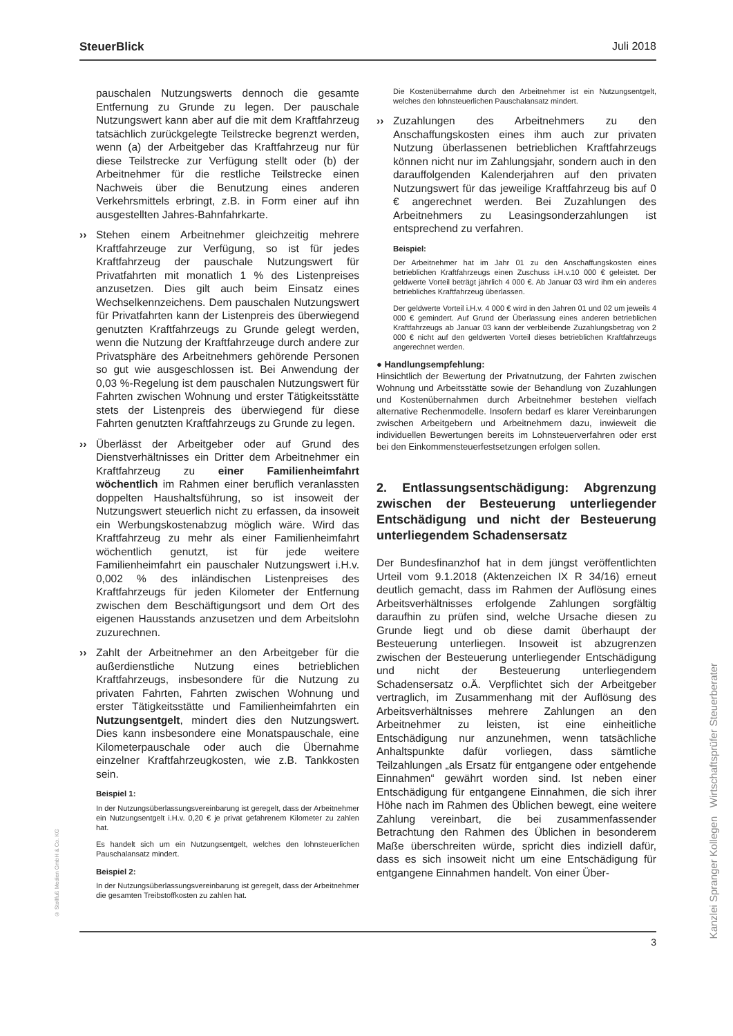SteuerBlick Juli 2018
pauschalen Nutzungswerts dennoch die gesamte Entfernung zu Grunde zu legen. Der pauschale Nutzungswert kann aber auf die mit dem Kraftfahrzeug tatsächlich zurückgelegte Teilstrecke begrenzt werden, wenn (a) der Arbeitgeber das Kraftfahrzeug nur für diese Teilstrecke zur Verfügung stellt oder (b) der Arbeitnehmer für die restliche Teilstrecke einen Nachweis über die Benutzung eines anderen Verkehrsmittels erbringt, z.B. in Form einer auf ihn ausgestellten Jahres-Bahnfahrkarte.
›› Stehen einem Arbeitnehmer gleichzeitig mehrere Kraftfahrzeuge zur Verfügung, so ist für jedes Kraftfahrzeug der pauschale Nutzungswert für Privatfahrten mit monatlich 1 % des Listenpreises anzusetzen. Dies gilt auch beim Einsatz eines Wechselkennzeichens. Dem pauschalen Nutzungswert für Privatfahrten kann der Listenpreis des überwiegend genutzten Kraftfahrzeugs zu Grunde gelegt werden, wenn die Nutzung der Kraftfahrzeuge durch andere zur Privatsphäre des Arbeitnehmers gehörende Personen so gut wie ausgeschlossen ist. Bei Anwendung der 0,03 %-Regelung ist dem pauschalen Nutzungswert für Fahrten zwischen Wohnung und erster Tätigkeitsstätte stets der Listenpreis des überwiegend für diese Fahrten genutzten Kraftfahrzeugs zu Grunde zu legen.
›› Überlässt der Arbeitgeber oder auf Grund des Dienstverhältnisses ein Dritter dem Arbeitnehmer ein Kraftfahrzeug zu einer Familienheimfahrt wöchentlich im Rahmen einer beruflich veranlassten doppelten Haushaltsführung, so ist insoweit der Nutzungswert steuerlich nicht zu erfassen, da insoweit ein Werbungskostenabzug möglich wäre. Wird das Kraftfahrzeug zu mehr als einer Familienheimfahrt wöchentlich genutzt, ist für jede weitere Familienheimfahrt ein pauschaler Nutzungswert i.H.v. 0,002 % des inländischen Listenpreises des Kraftfahrzeugs für jeden Kilometer der Entfernung zwischen dem Beschäftigungsort und dem Ort des eigenen Hausstands anzusetzen und dem Arbeitslohn zuzurechnen.
›› Zahlt der Arbeitnehmer an den Arbeitgeber für die außerdienstliche Nutzung eines betrieblichen Kraftfahrzeugs, insbesondere für die Nutzung zu privaten Fahrten, Fahrten zwischen Wohnung und erster Tätigkeitsstätte und Familienheimfahrten ein Nutzungsentgelt, mindert dies den Nutzungswert. Dies kann insbesondere eine Monatspauschale, eine Kilometerpauschale oder auch die Übernahme einzelner Kraftfahrzeugkosten, wie z.B. Tankkosten sein.
Beispiel 1:
In der Nutzungsüberlassungsvereinbarung ist geregelt, dass der Arbeitnehmer ein Nutzungsentgelt i.H.v. 0,20 € je privat gefahrenem Kilometer zu zahlen hat.
Es handelt sich um ein Nutzungsentgelt, welches den lohnsteuerlichen Pauschalansatz mindert.
Beispiel 2:
In der Nutzungsüberlassungsvereinbarung ist geregelt, dass der Arbeitnehmer die gesamten Treibstoffkosten zu zahlen hat.
Die Kostenübernahme durch den Arbeitnehmer ist ein Nutzungsentgelt, welches den lohnsteuerlichen Pauschalansatz mindert.
›› Zuzahlungen des Arbeitnehmers zu den Anschaffungskosten eines ihm auch zur privaten Nutzung überlassenen betrieblichen Kraftfahrzeugs können nicht nur im Zahlungsjahr, sondern auch in den darauffolgenden Kalenderjahren auf den privaten Nutzungswert für das jeweilige Kraftfahrzeug bis auf 0 € angerechnet werden. Bei Zuzahlungen des Arbeitnehmers zu Leasingsonderzahlungen ist entsprechend zu verfahren.
Beispiel:
Der Arbeitnehmer hat im Jahr 01 zu den Anschaffungskosten eines betrieblichen Kraftfahrzeugs einen Zuschuss i.H.v.10 000 € geleistet. Der geldwerte Vorteil beträgt jährlich 4 000 €. Ab Januar 03 wird ihm ein anderes betriebliches Kraftfahrzeug überlassen.
Der geldwerte Vorteil i.H.v. 4 000 € wird in den Jahren 01 und 02 um jeweils 4 000 € gemindert. Auf Grund der Überlassung eines anderen betrieblichen Kraftfahrzeugs ab Januar 03 kann der verbleibende Zuzahlungsbetrag von 2 000 € nicht auf den geldwerten Vorteil dieses betrieblichen Kraftfahrzeugs angerechnet werden.
● Handlungsempfehlung:
Hinsichtlich der Bewertung der Privatnutzung, der Fahrten zwischen Wohnung und Arbeitsstätte sowie der Behandlung von Zuzahlungen und Kostenübernahmen durch Arbeitnehmer bestehen vielfach alternative Rechenmodelle. Insofern bedarf es klarer Vereinbarungen zwischen Arbeitgebern und Arbeitnehmern dazu, inwieweit die individuellen Bewertungen bereits im Lohnsteuerverfahren oder erst bei den Einkommensteuerfestsetzungen erfolgen sollen.
2. Entlassungsentschädigung: Abgrenzung zwischen der Besteuerung unterliegender Entschädigung und nicht der Besteuerung unterliegendem Schadensersatz
Der Bundesfinanzhof hat in dem jüngst veröffentlichten Urteil vom 9.1.2018 (Aktenzeichen IX R 34/16) erneut deutlich gemacht, dass im Rahmen der Auflösung eines Arbeitsverhältnisses erfolgende Zahlungen sorgfältig daraufhin zu prüfen sind, welche Ursache diesen zu Grunde liegt und ob diese damit überhaupt der Besteuerung unterliegen. Insoweit ist abzugrenzen zwischen der Besteuerung unterliegender Entschädigung und nicht der Besteuerung unterliegendem Schadensersatz o.Ä. Verpflichtet sich der Arbeitgeber vertraglich, im Zusammenhang mit der Auflösung des Arbeitsverhältnisses mehrere Zahlungen an den Arbeitnehmer zu leisten, ist eine einheitliche Entschädigung nur anzunehmen, wenn tatsächliche Anhaltspunkte dafür vorliegen, dass sämtliche Teilzahlungen „als Ersatz für entgangene oder entgehende Einnahmen“ gewährt worden sind. Ist neben einer Entschädigung für entgangene Einnahmen, die sich ihrer Höhe nach im Rahmen des Üblichen bewegt, eine weitere Zahlung vereinbart, die bei zusammenfassender Betrachtung den Rahmen des Üblichen in besonderem Maße überschreiten würde, spricht dies indiziell dafür, dass es sich insoweit nicht um eine Entschädigung für entgangene Einnahmen handelt. Von einer Über-
© Stollfuß Medien GmbH & Co. KG
3
Kanzlei Spranger Kollegen Wirtschaftsprüfer Steuerberater